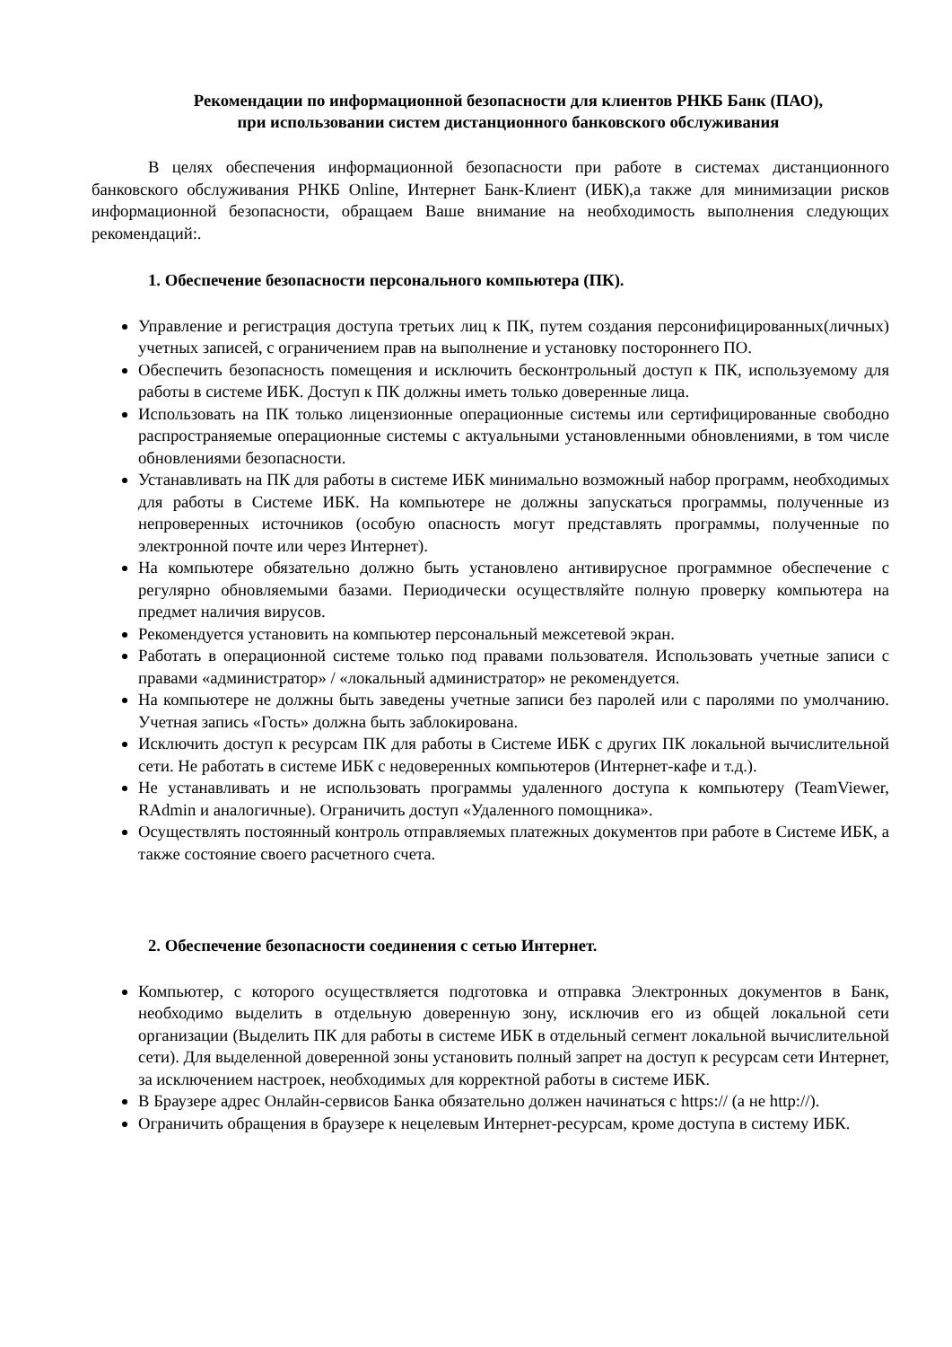Рекомендации по информационной безопасности для клиентов РНКБ Банк (ПАО),
при использовании систем дистанционного банковского обслуживания
В целях обеспечения информационной безопасности при работе в системах дистанционного банковского обслуживания РНКБ Online, Интернет Банк-Клиент (ИБК),а также для минимизации рисков информационной безопасности, обращаем Ваше внимание на необходимость выполнения следующих рекомендаций:.
1. Обеспечение безопасности персонального компьютера (ПК).
Управление и регистрация доступа третьих лиц к ПК, путем создания персонифицированных(личных) учетных записей, с ограничением прав на выполнение и установку постороннего ПО.
Обеспечить безопасность помещения и исключить бесконтрольный доступ к ПК, используемому для работы в системе ИБК. Доступ к ПК должны иметь только доверенные лица.
Использовать на ПК только лицензионные операционные системы или сертифицированные свободно распространяемые операционные системы с актуальными установленными обновлениями, в том числе обновлениями безопасности.
Устанавливать на ПК для работы в системе ИБК минимально возможный набор программ, необходимых для работы в Системе ИБК. На компьютере не должны запускаться программы, полученные из непроверенных источников (особую опасность могут представлять программы, полученные по электронной почте или через Интернет).
На компьютере обязательно должно быть установлено антивирусное программное обеспечение с регулярно обновляемыми базами. Периодически осуществляйте полную проверку компьютера на предмет наличия вирусов.
Рекомендуется установить на компьютер персональный межсетевой экран.
Работать в операционной системе только под правами пользователя. Использовать учетные записи с правами «администратор» / «локальный администратор» не рекомендуется.
На компьютере не должны быть заведены учетные записи без паролей или с паролями по умолчанию. Учетная запись «Гость» должна быть заблокирована.
Исключить доступ к ресурсам ПК для работы в Системе ИБК с других ПК локальной вычислительной сети. Не работать в системе ИБК с недоверенных компьютеров (Интернет-кафе и т.д.).
Не устанавливать и не использовать программы удаленного доступа к компьютеру (TeamViewer, RAdmin и аналогичные). Ограничить доступ «Удаленного помощника».
Осуществлять постоянный контроль отправляемых платежных документов при работе в Системе ИБК, а также состояние своего расчетного счета.
2. Обеспечение безопасности соединения с сетью Интернет.
Компьютер, с которого осуществляется подготовка и отправка Электронных документов в Банк, необходимо выделить в отдельную доверенную зону, исключив его из общей локальной сети организации (Выделить ПК для работы в системе ИБК в отдельный сегмент локальной вычислительной сети). Для выделенной доверенной зоны установить полный запрет на доступ к ресурсам сети Интернет, за исключением настроек, необходимых для корректной работы в системе ИБК.
В Браузере адрес Онлайн-сервисов Банка обязательно должен начинаться с https:// (а не http://).
Ограничить обращения в браузере к нецелевым Интернет-ресурсам, кроме доступа в систему ИБК.